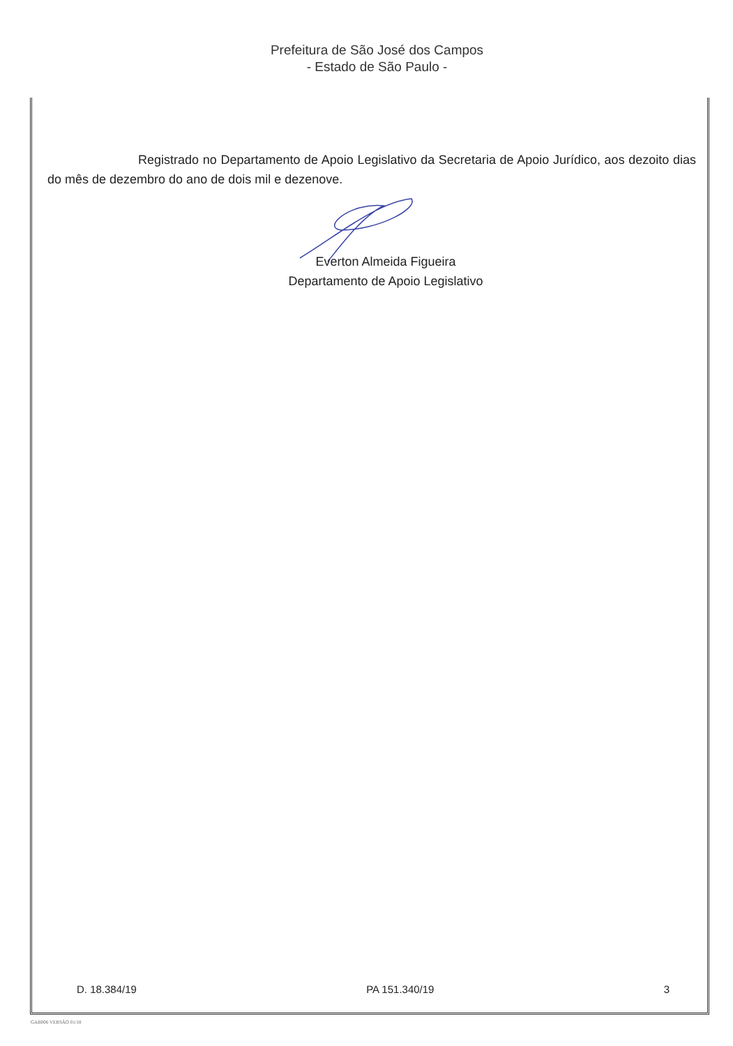Prefeitura de São José dos Campos
- Estado de São Paulo -
Registrado no Departamento de Apoio Legislativo da Secretaria de Apoio Jurídico, aos dezoito dias do mês de dezembro do ano de dois mil e dezenove.
Everton Almeida Figueira
Departamento de Apoio Legislativo
D. 18.384/19 PA 151.340/19 3
GAB006 VERSÃO 01/18